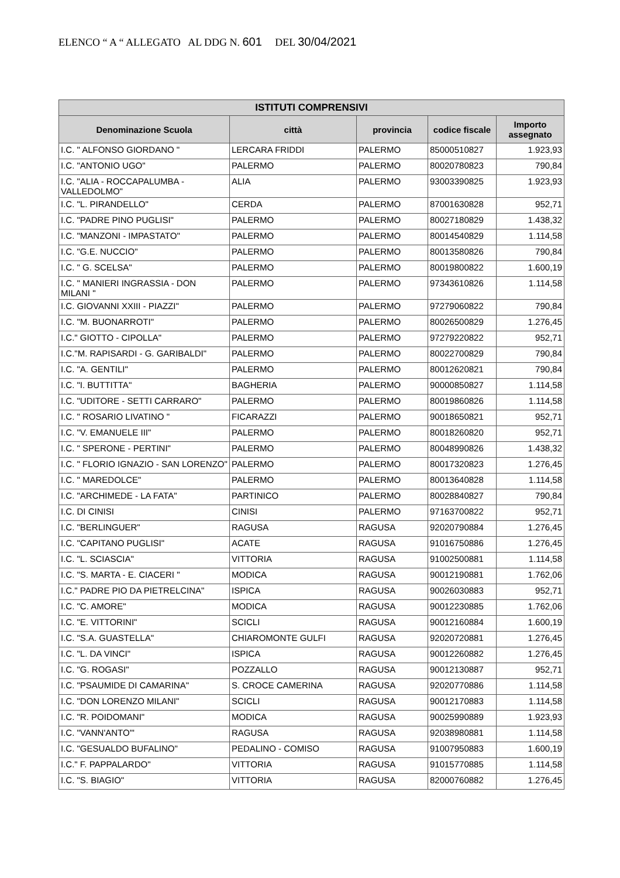ELENCO “ A “ ALLEGATO AL DDG N. 601 DEL 30/04/2021
| ISTITUTI COMPRENSIVI | | | | |
| --- | --- | --- | --- | --- |
| Denominazione Scuola | città | provincia | codice fiscale | Importo assegnato |
| I.C. " ALFONSO GIORDANO " | LERCARA FRIDDI | PALERMO | 85000510827 | 1.923,93 |
| I.C. "ANTONIO UGO" | PALERMO | PALERMO | 80020780823 | 790,84 |
| I.C. "ALIA - ROCCAPALUMBA - VALLEDOLMO" | ALIA | PALERMO | 93003390825 | 1.923,93 |
| I.C. "L. PIRANDELLO" | CERDA | PALERMO | 87001630828 | 952,71 |
| I.C. "PADRE PINO PUGLISI" | PALERMO | PALERMO | 80027180829 | 1.438,32 |
| I.C. "MANZONI - IMPASTATO" | PALERMO | PALERMO | 80014540829 | 1.114,58 |
| I.C. "G.E. NUCCIO" | PALERMO | PALERMO | 80013580826 | 790,84 |
| I.C. " G. SCELSA" | PALERMO | PALERMO | 80019800822 | 1.600,19 |
| I.C. " MANIERI INGRASSIA - DON MILANI " | PALERMO | PALERMO | 97343610826 | 1.114,58 |
| I.C. GIOVANNI XXIII - PIAZZI" | PALERMO | PALERMO | 97279060822 | 790,84 |
| I.C. "M. BUONARROTI" | PALERMO | PALERMO | 80026500829 | 1.276,45 |
| I.C." GIOTTO - CIPOLLA" | PALERMO | PALERMO | 97279220822 | 952,71 |
| I.C."M. RAPISARDI - G. GARIBALDI" | PALERMO | PALERMO | 80022700829 | 790,84 |
| I.C. "A. GENTILI" | PALERMO | PALERMO | 80012620821 | 790,84 |
| I.C. "I. BUTTITTA" | BAGHERIA | PALERMO | 90000850827 | 1.114,58 |
| I.C. "UDITORE - SETTI CARRARO" | PALERMO | PALERMO | 80019860826 | 1.114,58 |
| I.C. " ROSARIO LIVATINO " | FICARAZZI | PALERMO | 90018650821 | 952,71 |
| I.C. "V. EMANUELE III" | PALERMO | PALERMO | 80018260820 | 952,71 |
| I.C. " SPERONE - PERTINI" | PALERMO | PALERMO | 80048990826 | 1.438,32 |
| I.C. " FLORIO IGNAZIO - SAN LORENZO" | PALERMO | PALERMO | 80017320823 | 1.276,45 |
| I.C. " MAREDOLCE" | PALERMO | PALERMO | 80013640828 | 1.114,58 |
| I.C. "ARCHIMEDE - LA FATA" | PARTINICO | PALERMO | 80028840827 | 790,84 |
| I.C. DI CINISI | CINISI | PALERMO | 97163700822 | 952,71 |
| I.C. "BERLINGUER" | RAGUSA | RAGUSA | 92020790884 | 1.276,45 |
| I.C. "CAPITANO PUGLISI" | ACATE | RAGUSA | 91016750886 | 1.276,45 |
| I.C. "L. SCIASCIA" | VITTORIA | RAGUSA | 91002500881 | 1.114,58 |
| I.C. "S. MARTA - E. CIACERI " | MODICA | RAGUSA | 90012190881 | 1.762,06 |
| I.C." PADRE PIO DA PIETRELCINA" | ISPICA | RAGUSA | 90026030883 | 952,71 |
| I.C. "C. AMORE" | MODICA | RAGUSA | 90012230885 | 1.762,06 |
| I.C. "E. VITTORINI" | SCICLI | RAGUSA | 90012160884 | 1.600,19 |
| I.C. "S.A. GUASTELLA" | CHIAROMONTE GULFI | RAGUSA | 92020720881 | 1.276,45 |
| I.C. "L. DA VINCI" | ISPICA | RAGUSA | 90012260882 | 1.276,45 |
| I.C. "G. ROGASI" | POZZALLO | RAGUSA | 90012130887 | 952,71 |
| I.C. "PSAUMIDE DI CAMARINA" | S. CROCE CAMERINA | RAGUSA | 92020770886 | 1.114,58 |
| I.C. "DON LORENZO MILANI" | SCICLI | RAGUSA | 90012170883 | 1.114,58 |
| I.C. "R. POIDOMANI" | MODICA | RAGUSA | 90025990889 | 1.923,93 |
| I.C. "VANN'ANTO'" | RAGUSA | RAGUSA | 92038980881 | 1.114,58 |
| I.C. "GESUALDO BUFALINO" | PEDALINO - COMISO | RAGUSA | 91007950883 | 1.600,19 |
| I.C." F. PAPPALARDO" | VITTORIA | RAGUSA | 91015770885 | 1.114,58 |
| I.C. "S. BIAGIO" | VITTORIA | RAGUSA | 82000760882 | 1.276,45 |